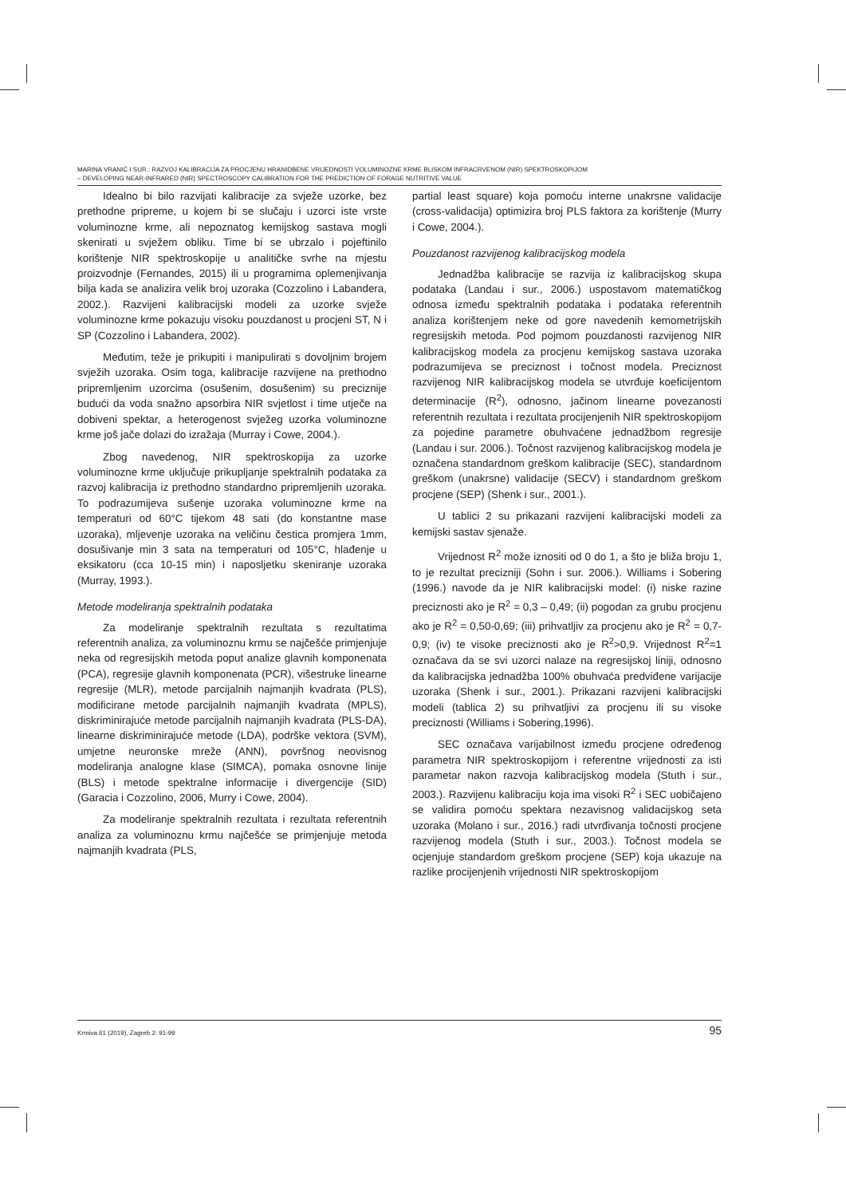MARINA VRANIĆ I SUR.: RAZVOJ KALIBRACIJA ZA PROCJENU HRANIDBENE VRIJEDNOSTI VOLUMINOZNE KRME BLISKOM INFRACRVENOM (NIR) SPEKTROSKOPIJOM
– DEVELOPING NEAR-INFRARED (NIR) SPECTROSCOPY CALIBRATION FOR THE PREDICTION OF FORAGE NUTRITIVE VALUE
Idealno bi bilo razvijati kalibracije za svježe uzorke, bez prethodne pripreme, u kojem bi se slučaju i uzorci iste vrste voluminozne krme, ali nepoznatog kemijskog sastava mogli skenirati u svježem obliku. Time bi se ubrzalo i pojeftinilo korištenje NIR spektroskopije u analitičke svrhe na mjestu proizvodnje (Fernandes, 2015) ili u programima oplemenjivanja bilja kada se analizira velik broj uzoraka (Cozzolino i Labandera, 2002.). Razvijeni kalibracijski modeli za uzorke svježe voluminozne krme pokazuju visoku pouzdanost u procjeni ST, N i SP (Cozzolino i Labandera, 2002).
Međutim, teže je prikupiti i manipulirati s dovoljnim brojem svježih uzoraka. Osim toga, kalibracije razvijene na prethodno pripremljenim uzorcima (osušenim, dosušenim) su preciznije budući da voda snažno apsorbira NIR svjetlost i time utječe na dobiveni spektar, a heterogenost svježeg uzorka voluminozne krme još jače dolazi do izražaja (Murray i Cowe, 2004.).
Zbog navedenog, NIR spektroskopija za uzorke voluminozne krme uključuje prikupljanje spektralnih podataka za razvoj kalibracija iz prethodno standardno pripremljenih uzoraka. To podrazumijeva sušenje uzoraka voluminozne krme na temperaturi od 60°C tijekom 48 sati (do konstantne mase uzoraka), mljevenje uzoraka na veličinu čestica promjera 1mm, dosušivanje min 3 sata na temperaturi od 105°C, hlađenje u eksikatoru (cca 10-15 min) i naposljetku skeniranje uzoraka (Murray, 1993.).
Metode modeliranja spektralnih podataka
Za modeliranje spektralnih rezultata s rezultatima referentnih analiza, za voluminoznu krmu se najčešće primjenjuje neka od regresijskih metoda poput analize glavnih komponenata (PCA), regresije glavnih komponenata (PCR), višestruke linearne regresije (MLR), metode parcijalnih najmanjih kvadrata (PLS), modificirane metode parcijalnih najmanjih kvadrata (MPLS), diskriminirajuće metode parcijalnih najmanjih kvadrata (PLS-DA), linearne diskriminirajuće metode (LDA), podrške vektora (SVM), umjetne neuronske mreže (ANN), površnog neovisnog modeliranja analogne klase (SIMCA), pomaka osnovne linije (BLS) i metode spektralne informacije i divergencije (SID) (Garacia i Cozzolino, 2006, Murry i Cowe, 2004).
Za modeliranje spektralnih rezultata i rezultata referentnih analiza za voluminoznu krmu najčešće se primjenjuje metoda najmanjih kvadrata (PLS,
partial least square) koja pomoću interne unakrsne validacije (cross-validacija) optimizira broj PLS faktora za korištenje (Murry i Cowe, 2004.).
Pouzdanost razvijenog kalibracijskog modela
Jednadžba kalibracije se razvija iz kalibracijskog skupa podataka (Landau i sur., 2006.) uspostavom matematičkog odnosa između spektralnih podataka i podataka referentnih analiza korištenjem neke od gore navedenih kemometrijskih regresijskih metoda. Pod pojmom pouzdanosti razvijenog NIR kalibracijskog modela za procjenu kemijskog sastava uzoraka podrazumijeva se preciznost i točnost modela. Preciznost razvijenog NIR kalibracijskog modela se utvrđuje koeficijentom determinacije (R<sup>2</sup>), odnosno, jačinom linearne povezanosti referentnih rezultata i rezultata procijenjenih NIR spektroskopijom za pojedine parametre obuhvaćene jednadžbom regresije (Landau i sur. 2006.). Točnost razvijenog kalibracijskog modela je označena standardnom greškom kalibracije (SEC), standardnom greškom (unakrsne) validacije (SECV) i standardnom greškom procjene (SEP) (Shenk i sur., 2001.).
U tablici 2 su prikazani razvijeni kalibracijski modeli za kemijski sastav sjenaže.
Vrijednost R<sup>2</sup> može iznositi od 0 do 1, a što je bliža broju 1, to je rezultat precizniji (Sohn i sur. 2006.). Williams i Sobering (1996.) navode da je NIR kalibracijski model: (i) niske razine preciznosti ako je R<sup>2</sup> = 0,3 – 0,49; (ii) pogodan za grubu procjenu ako je R<sup>2</sup> = 0,50-0,69; (iii) prihvatljiv za procjenu ako je R<sup>2</sup> = 0,7-0,9; (iv) te visoke preciznosti ako je R<sup>2</sup>>0,9. Vrijednost R<sup>2</sup>=1 označava da se svi uzorci nalaze na regresijskoj liniji, odnosno da kalibracijska jednadžba 100% obuhvaća predviđene varijacije uzoraka (Shenk i sur., 2001.). Prikazani razvijeni kalibracijski modeli (tablica 2) su prihvatljivi za procjenu ili su visoke preciznosti (Williams i Sobering,1996).
SEC označava varijabilnost između procjene određenog parametra NIR spektroskopijom i referentne vrijednosti za isti parametar nakon razvoja kalibracijskog modela (Stuth i sur., 2003.). Razvijenu kalibraciju koja ima visoki R<sup>2</sup> i SEC uobičajeno se validira pomoću spektara nezavisnog validacijskog seta uzoraka (Molano i sur., 2016.) radi utvrđivanja točnosti procjene razvijenog modela (Stuth i sur., 2003.). Točnost modela se ocjenjuje standardom greškom procjene (SEP) koja ukazuje na razlike procijenjenih vrijednosti NIR spektroskopijom
Krmiva 61 (2019), Zagreb 2: 91-99 95